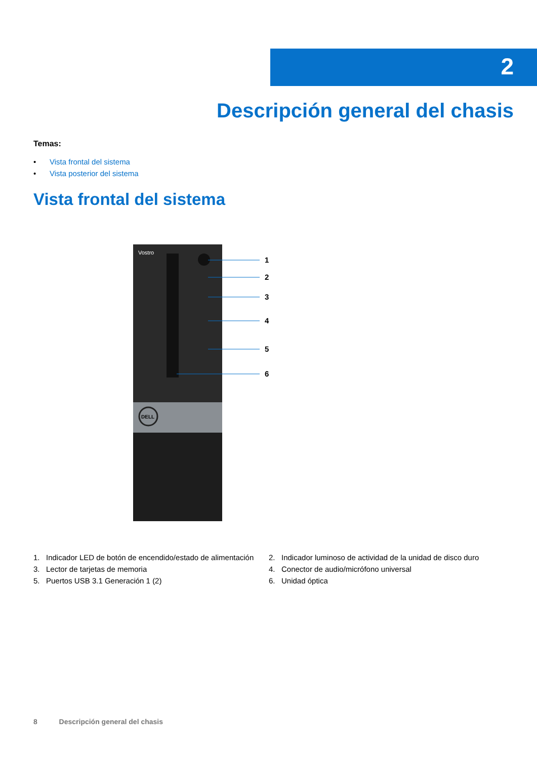2
Descripción general del chasis
Temas:
• Vista frontal del sistema
• Vista posterior del sistema
Vista frontal del sistema
Vostro
DELL
1
2
3
4
5
6
1. Indicador LED de botón de encendido/estado de alimentación
2. Indicador luminoso de actividad de la unidad de disco duro
3. Lector de tarjetas de memoria
4. Conector de audio/micrófono universal
5. Puertos USB 3.1 Generación 1 (2)
6. Unidad óptica
8 Descripción general del chasis